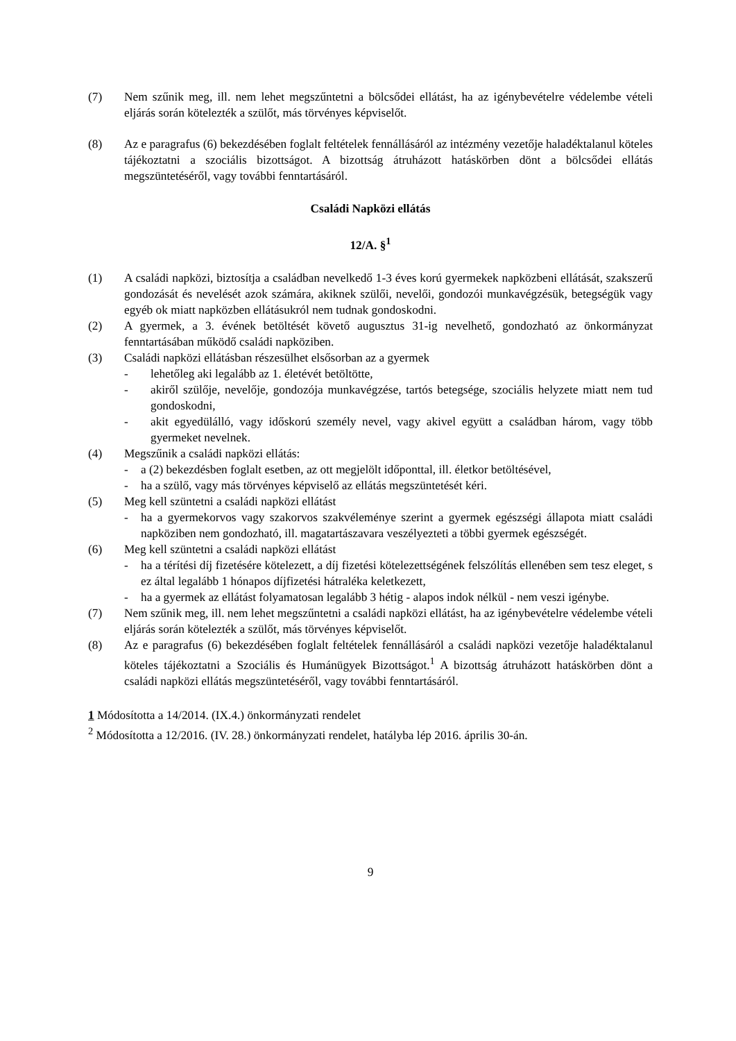(7) Nem szűnik meg, ill. nem lehet megszűntetni a bölcsődei ellátást, ha az igénybevételre védelembe vételi eljárás során kötelezték a szülőt, más törvényes képviselőt.
(8) Az e paragrafus (6) bekezdésében foglalt feltételek fennállásáról az intézmény vezetője haladéktalanul köteles tájékoztatni a szociális bizottságot. A bizottság átruházott hatáskörben dönt a bölcsődei ellátás megszüntetéséről, vagy további fenntartásáról.
Családi Napközi ellátás
12/A. §<sup>1</sup>
(1) A családi napközi, biztosítja a családban nevelkedő 1-3 éves korú gyermekek napközbeni ellátását, szakszerű gondozását és nevelését azok számára, akiknek szülői, nevelői, gondozói munkavégzésük, betegségük vagy egyéb ok miatt napközben ellátásukról nem tudnak gondoskodni.
(2) A gyermek, a 3. évének betöltését követő augusztus 31-ig nevelhető, gondozható az önkormányzat fenntartásában működő családi napköziben.
(3) Családi napközi ellátásban részesülhet elsősorban az a gyermek
- lehetőleg aki legalább az 1. életévét betöltötte,
- akiről szülője, nevelője, gondozója munkavégzése, tartós betegsége, szociális helyzete miatt nem tud gondoskodni,
- akit egyedülálló, vagy időskorú személy nevel, vagy akivel együtt a családban három, vagy több gyermeket nevelnek.
(4) Megszűnik a családi napközi ellátás:
- a (2) bekezdésben foglalt esetben, az ott megjelölt időponttal, ill. életkor betöltésével,
- ha a szülő, vagy más törvényes képviselő az ellátás megszüntetését kéri.
(5) Meg kell szüntetni a családi napközi ellátást
- ha a gyermekorvos vagy szakorvos szakvéleménye szerint a gyermek egészségi állapota miatt családi napköziben nem gondozható, ill. magatartászavara veszélyezteti a többi gyermek egészségét.
(6) Meg kell szüntetni a családi napközi ellátást
- ha a térítési díj fizetésére kötelezett, a díj fizetési kötelezettségének felszólítás ellenében sem tesz eleget, s ez által legalább 1 hónapos díjfizetési hátraléka keletkezett,
- ha a gyermek az ellátást folyamatosan legalább 3 hétig - alapos indok nélkül - nem veszi igénybe.
(7) Nem szűnik meg, ill. nem lehet megszűntetni a családi napközi ellátást, ha az igénybevételre védelembe vételi eljárás során kötelezték a szülőt, más törvényes képviselőt.
(8) Az e paragrafus (6) bekezdésében foglalt feltételek fennállásáról a családi napközi vezetője haladéktalanul köteles tájékoztatni a Szociális és Humánügyek Bizottságot.<sup>1</sup> A bizottság átruházott hatáskörben dönt a családi napközi ellátás megszüntetéséről, vagy további fenntartásáról.
1 Módosította a 14/2014. (IX.4.) önkormányzati rendelet
<sup>2</sup> Módosította a 12/2016. (IV. 28.) önkormányzati rendelet, hatályba lép 2016. április 30-án.
9